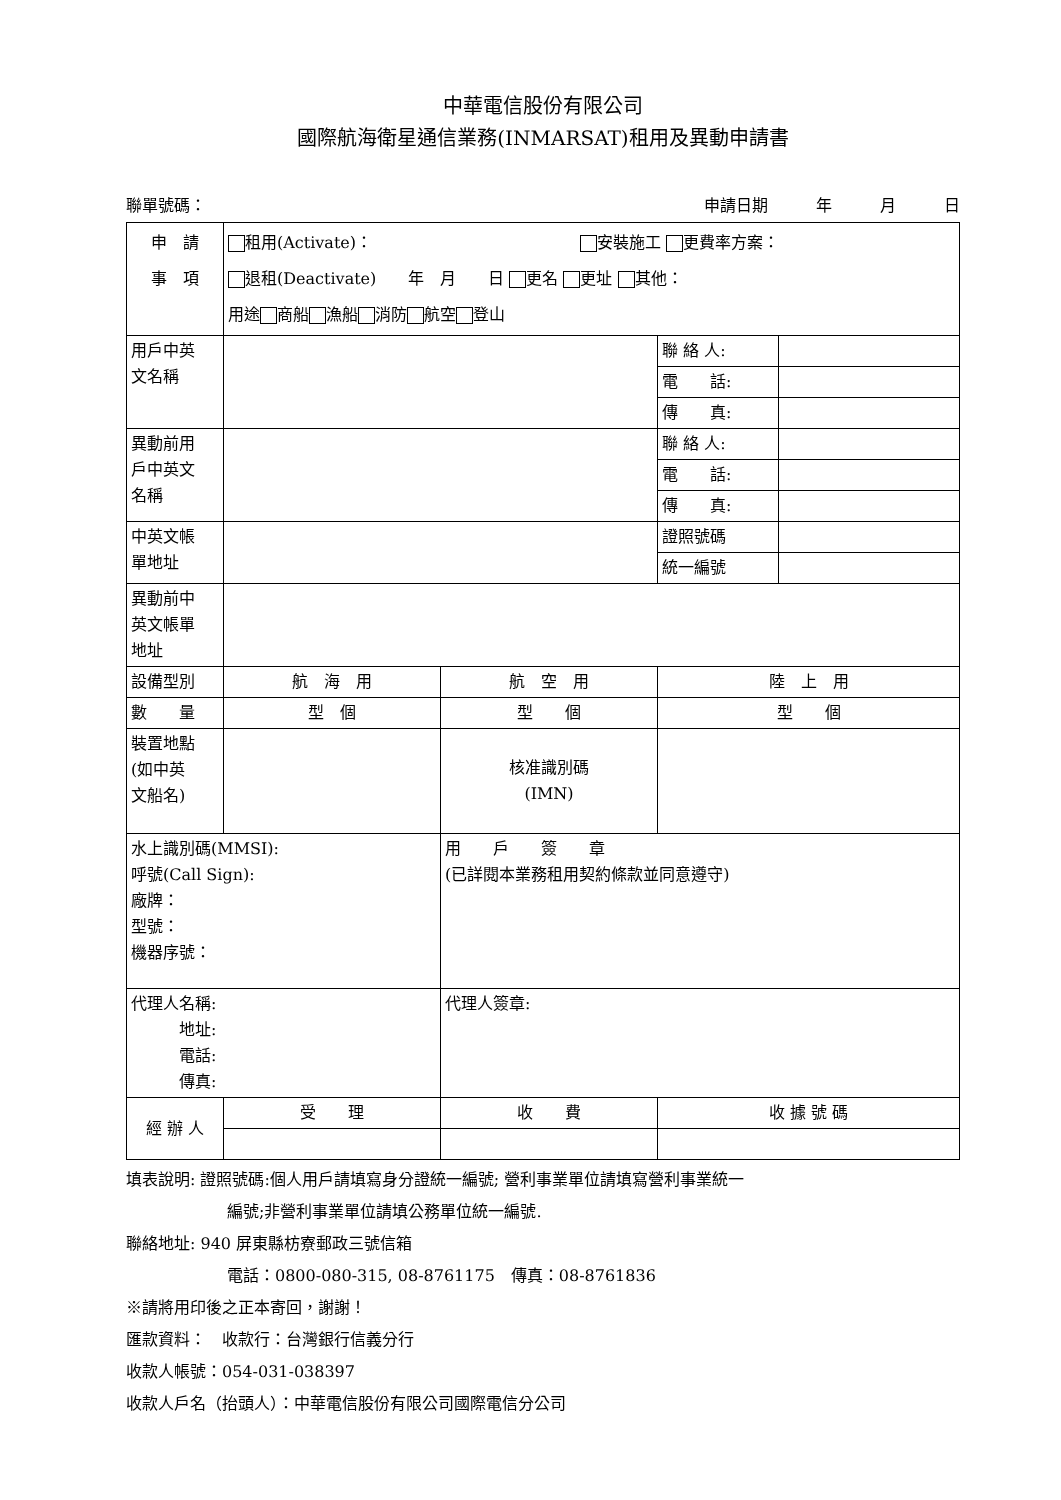中華電信股份有限公司
國際航海衛星通信業務(INMARSAT)租用及異動申請書
聯單號碼： 申請日期　　　年　　　月　　　日
| 申 請 事 項 | 租用(Activate)： 安裝施工 更費率方案： 退租(Deactivate) 年 月 日 更名 更址 其他： 用途 商船 漁船 消防 航空 登山 | | | | |
| 用戶中英 文名稱 | | | | 聯 絡 人: | |
| | | | | 電 話: | |
| | | | | 傳 真: | |
| 異動前用 戶中英文 名稱 | | | | 聯 絡 人: | |
| | | | | 電 話: | |
| | | | | 傳 真: | |
| 中英文帳 單地址 | | | | 證照號碼 | |
| | | | | 統一編號 | |
| 異動前中 英文帳單 地址 | | | | | |
| 設備型別 | 航 海 用 | 航 空 用 | | 陸 上 用 | |
| 數 量 | 型 個 | 型 個 | | 型 個 | |
| 裝置地點 (如中英 文船名) | | | 核准識別碼 (IMN) | | |
| 水上識別碼(MMSI): 呼號(Call Sign): 廠牌： 型號： 機器序號： | | 用 戶 簽 章 (已詳閱本業務租用契約條款並同意遵守) | | | |
| 代理人名稱: 地址: 電話: 傳真: | | | 代理人簽章: | | |
| 經 辦 人 | 受 理 | 收 費 | | 收 據 號 碼 | |
填表說明: 證照號碼:個人用戶請填寫身分證統一編號; 營利事業單位請填寫營利事業統一
編號;非營利事業單位請填公務單位統一編號.
聯絡地址: 940 屏東縣枋寮郵政三號信箱
電話：0800-080-315, 08-8761175　傳真：08-8761836
※請將用印後之正本寄回，謝謝！
匯款資料：　收款行：台灣銀行信義分行
收款人帳號：054-031-038397
收款人戶名（抬頭人）：中華電信股份有限公司國際電信分公司